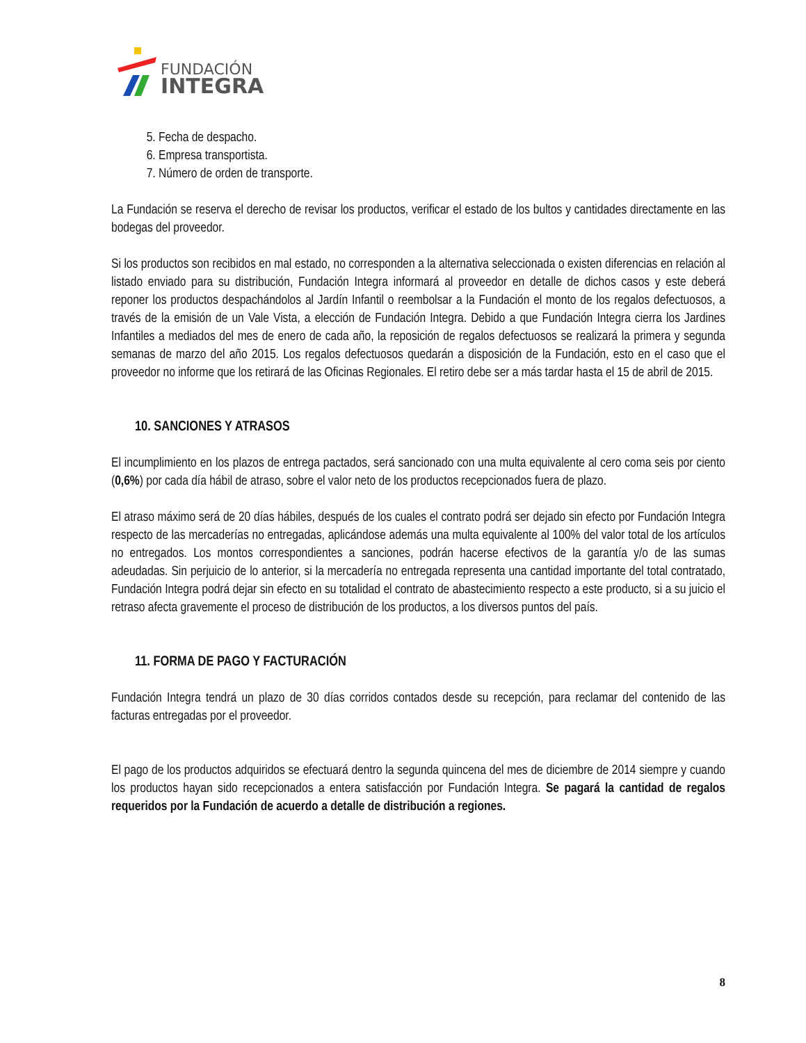FUNDACIÓN
INTEGRA
5. Fecha de despacho.
6. Empresa transportista.
7. Número de orden de transporte.
La Fundación se reserva el derecho de revisar los productos, verificar el estado de los bultos y cantidades directamente en las bodegas del proveedor.
Si los productos son recibidos en mal estado, no corresponden a la alternativa seleccionada o existen diferencias en relación al listado enviado para su distribución, Fundación Integra informará al proveedor en detalle de dichos casos y este deberá reponer los productos despachándolos al Jardín Infantil o reembolsar a la Fundación el monto de los regalos defectuosos, a través de la emisión de un Vale Vista, a elección de Fundación Integra. Debido a que Fundación Integra cierra los Jardines Infantiles a mediados del mes de enero de cada año, la reposición de regalos defectuosos se realizará la primera y segunda semanas de marzo del año 2015. Los regalos defectuosos quedarán a disposición de la Fundación, esto en el caso que el proveedor no informe que los retirará de las Oficinas Regionales. El retiro debe ser a más tardar hasta el 15 de abril de 2015.
10. SANCIONES Y ATRASOS
El incumplimiento en los plazos de entrega pactados, será sancionado con una multa equivalente al cero coma seis por ciento (0,6%) por cada día hábil de atraso, sobre el valor neto de los productos recepcionados fuera de plazo.
El atraso máximo será de 20 días hábiles, después de los cuales el contrato podrá ser dejado sin efecto por Fundación Integra respecto de las mercaderías no entregadas, aplicándose además una multa equivalente al 100% del valor total de los artículos no entregados. Los montos correspondientes a sanciones, podrán hacerse efectivos de la garantía y/o de las sumas adeudadas. Sin perjuicio de lo anterior, si la mercadería no entregada representa una cantidad importante del total contratado, Fundación Integra podrá dejar sin efecto en su totalidad el contrato de abastecimiento respecto a este producto, si a su juicio el retraso afecta gravemente el proceso de distribución de los productos, a los diversos puntos del país.
11. FORMA DE PAGO Y FACTURACIÓN
Fundación Integra tendrá un plazo de 30 días corridos contados desde su recepción, para reclamar del contenido de las facturas entregadas por el proveedor.
El pago de los productos adquiridos se efectuará dentro la segunda quincena del mes de diciembre de 2014 siempre y cuando los productos hayan sido recepcionados a entera satisfacción por Fundación Integra. Se pagará la cantidad de regalos requeridos por la Fundación de acuerdo a detalle de distribución a regiones.
8